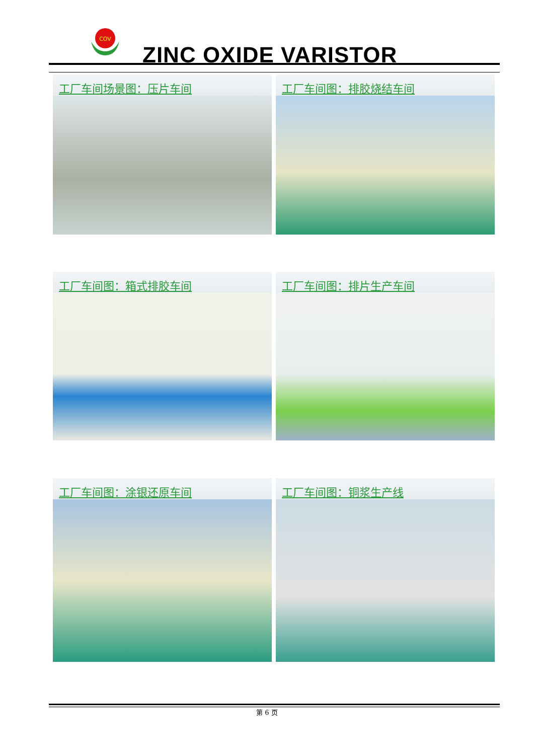COV
ZINC OXIDE VARISTOR
工厂车间场景图：压片车间 工厂车间图：排胶烧结车间
工厂车间图：箱式排胶车间 工厂车间图：排片生产车间
工厂车间图：涂银还原车间 工厂车间图：铜浆生产线
第 6 页